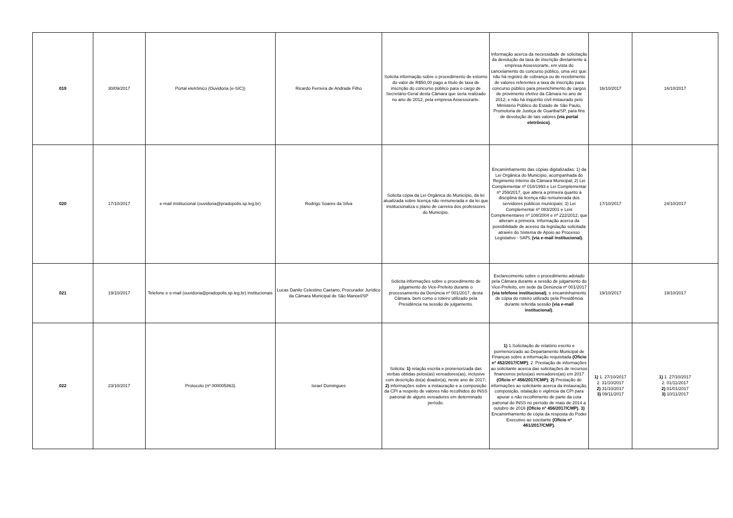| 019 | 30/09/2017 | Portal eletrônico (Ouvidoria (e-SIC)) | Ricardo Ferreira de Andrade Filho | Solicita informação sobre o procedimento de estorno do valor de R$50,00 pago a título de taxa de inscrição do concurso público para o cargo de Secretário-Geral desta Câmara que seria realizado no ano de 2012, pela empresa Assessorarte. | Informação acerca da necessidade de solicitação da devolução da taxa de inscrição diretamente à empresa Assessorarte, em vista do cancelamento do concurso público, uma vez que: não há registro de cobrança ou de recebimento de valores referentes a taxa de inscrição para concurso público para preenchimento de cargos de provimento efetivo da Câmara no ano de 2012; e não há inquérito civil instaurado pelo Ministério Público do Estado de São Paulo, Promotoria de Justiça de Guariba/SP, para fins de devolução de tais valores (via portal eletrônico) . | 16/10/2017 | 16/10/2017 |
| 020 | 17/10/2017 | e-mail institucional (ouvidoria@pradopolis.sp.leg.br) | Rodrigo Soares da Silva | Solicita cópia da Lei Orgânica do Município, da lei atualizada sobre licença não remunerada e da lei que institucionaliza o plano de carreira dos professores do Município. | Encaminhamento das cópias digitalizadas: 1) da Lei Orgânica do Município, acompanhada do Regimento Interno da Câmara Municipal; 2) Lei Complementar nº 018/1993 e Lei Complementar nº 259/2017, que altera a primeira quanto à disciplina da licença não remunerada dos servidores públicos municipais; 3) Lei Complementar nº 083/2001 e Leis Complementares nº 108/2004 e nº 222/2012, que alteram a primeira. Informação acerca da possibilidade de acesso da legislação solicitada através do Sistema de Apoio ao Processo Legislativo - SAPL (via e-mail institucional). | 17/10/2017 | 24/10/2017 |
| 021 | 19/10/2017 | Telefone e e-mail (ouvidoria@pradopolis.sp.leg.br) institucionais | Lucas Danilo Celestino Caetano, Procurador Jurídico da Câmara Municipal de São Manoel/SP | Solicita informações sobre o procedimento de julgamento do Vice-Prefeito durante o processamento da Denúncia nº 001/2017, desta Câmara, bem como o roteiro utilizado pela Presidência na sessão de julgamento. | Esclarecimento sobre o procedimento adotado pela Câmara durante a sessão de julgamento do Vice-Prefeito, em sede da Denúncia nº 001/2017 (via telefone institucional) , e encaminhamento de cópia do roteiro utilizado pela Presidência durante referida sessão (via e-mail institucional) . | 19/10/2017 | 19/10/2017 |
| 022 | 23/10/2017 | Protocolo (nº 000005863) | Israel Domingues | Solicita: 1) relação escrita e pronenorizada das verbas obtidas pelos(as) vereadores(as), inclusive com descrição do(a) doador(a), neste ano de 2017; 2) informações sobre a instauração e a composição da CPI a respeito de valores não recolhidos do INSS patronal de alguns vereadores em determinado período. | 1) 1.Solicitação de relatório escrito e pormenorizado ao Departamento Municipal de Finanças sobre a informação requisitada (Ofício nº 452/2017/CMP) ; 2. Prestação de informações ao solicitante acerca das solicitações de recursos financeiros pelos(as) vereadores(as) em 2017 (Ofício nº 456/2017/CMP) ; 2) Prestação de informações ao solicitante acerca da instauração, composição, istalação e vigência da CPI para apurar o não recolhimento de parte da cota patronal do INSS no período de maio de 2014 a outubro de 2016 (Ofício nº 456/2017/CMP). 3) Encaminhamento de cópia da resposta do Poder Executivo ao soicitante (Ofício nº 461/2017/CMP). | 1) 1. 27/10/2017 2. 31/10/2017 2) 31/10/2017 3) 09/11/2017 | 1) 1. 27/10/2017 2. 01/11/2017 2) 01/01/2017 3) 10/11/2017 |